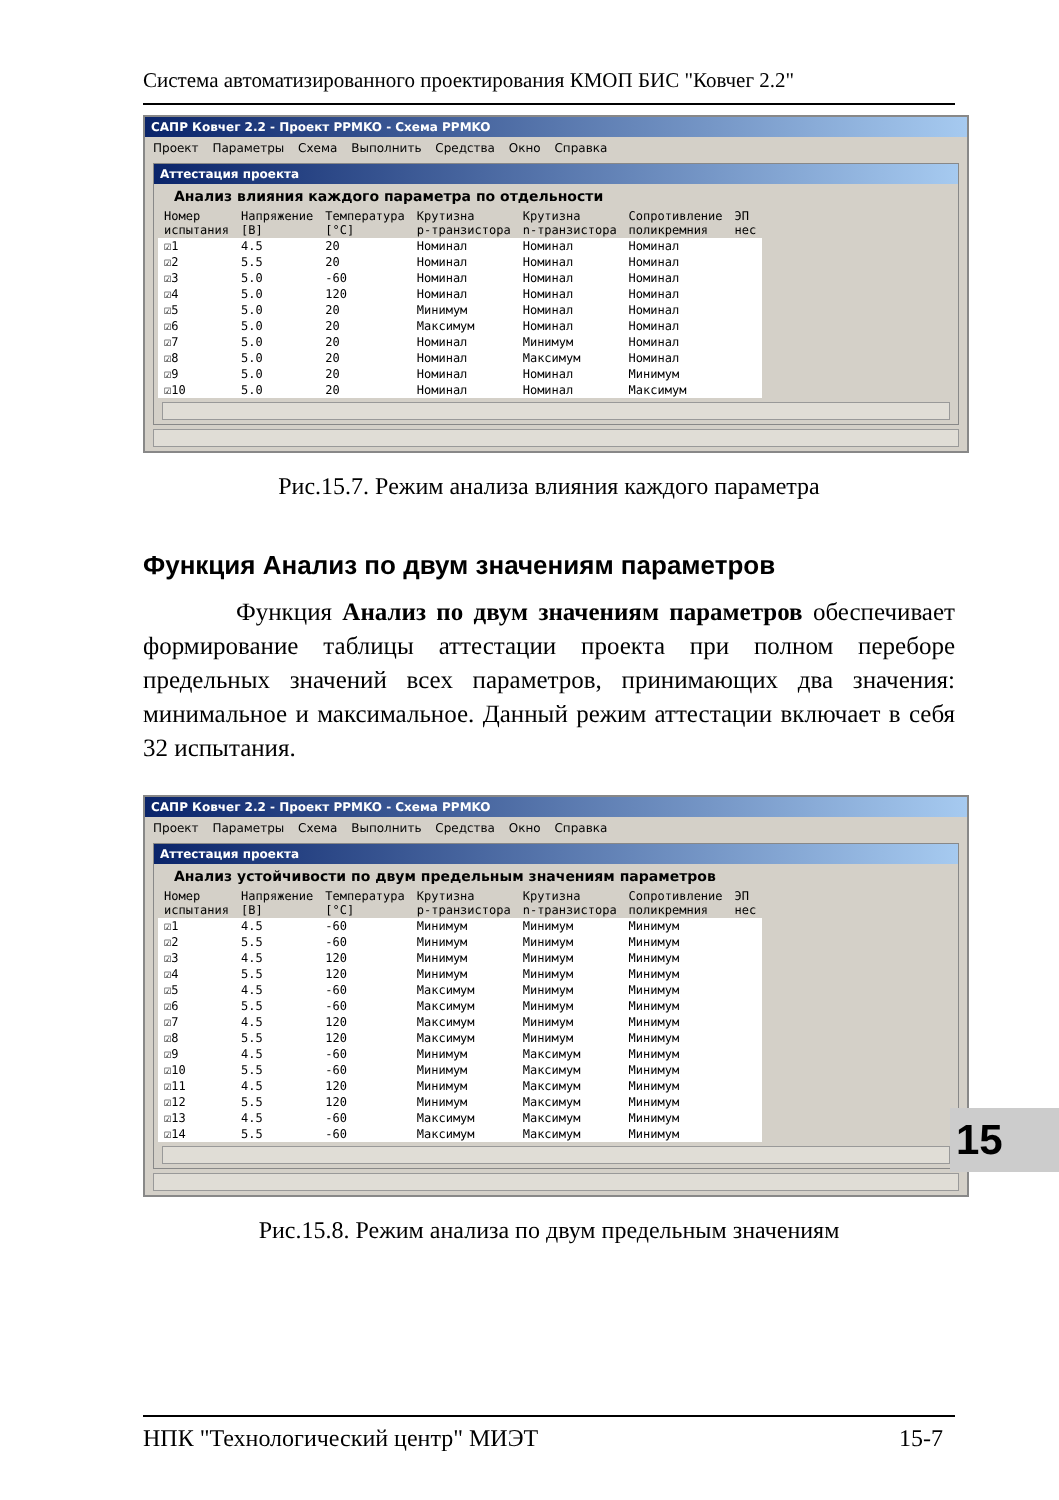Система автоматизированного проектирования КМОП БИС "Ковчег 2.2"
САПР Ковчег 2.2 - Проект PPMKO - Схема PPMKO
Проект Параметры Схема Выполнить Средства Окно Справка
Аттестация проекта
Анализ влияния каждого параметра по отдельности
| Номер испытания | Напряжение [В] | Температура [°C] | Крутизна p-транзистора | Крутизна n-транзистора | Сопротивление поликремния | ЭП нес |
| --- | --- | --- | --- | --- | --- | --- |
| ☑1 | 4.5 | 20 | Номинал | Номинал | Номинал | |
| ☑2 | 5.5 | 20 | Номинал | Номинал | Номинал | |
| ☑3 | 5.0 | -60 | Номинал | Номинал | Номинал | |
| ☑4 | 5.0 | 120 | Номинал | Номинал | Номинал | |
| ☑5 | 5.0 | 20 | Минимум | Номинал | Номинал | |
| ☑6 | 5.0 | 20 | Максимум | Номинал | Номинал | |
| ☑7 | 5.0 | 20 | Номинал | Минимум | Номинал | |
| ☑8 | 5.0 | 20 | Номинал | Максимум | Номинал | |
| ☑9 | 5.0 | 20 | Номинал | Номинал | Минимум | |
| ☑10 | 5.0 | 20 | Номинал | Номинал | Максимум | |
Рис.15.7. Режим анализа влияния каждого параметра
Функция Анализ по двум значениям параметров
Функция Анализ по двум значениям параметров обеспечивает формирование таблицы аттестации проекта при полном переборе предельных значений всех параметров, принимающих два значения: минимальное и максимальное. Данный режим аттестации включает в себя 32 испытания.
САПР Ковчег 2.2 - Проект PPMKO - Схема PPMKO
Проект Параметры Схема Выполнить Средства Окно Справка
Аттестация проекта
Анализ устойчивости по двум предельным значениям параметров
| Номер испытания | Напряжение [В] | Температура [°C] | Крутизна p-транзистора | Крутизна n-транзистора | Сопротивление поликремния | ЭП нес |
| --- | --- | --- | --- | --- | --- | --- |
| ☑1 | 4.5 | -60 | Минимум | Минимум | Минимум | |
| ☑2 | 5.5 | -60 | Минимум | Минимум | Минимум | |
| ☑3 | 4.5 | 120 | Минимум | Минимум | Минимум | |
| ☑4 | 5.5 | 120 | Минимум | Минимум | Минимум | |
| ☑5 | 4.5 | -60 | Максимум | Минимум | Минимум | |
| ☑6 | 5.5 | -60 | Максимум | Минимум | Минимум | |
| ☑7 | 4.5 | 120 | Максимум | Минимум | Минимум | |
| ☑8 | 5.5 | 120 | Максимум | Минимум | Минимум | |
| ☑9 | 4.5 | -60 | Минимум | Максимум | Минимум | |
| ☑10 | 5.5 | -60 | Минимум | Максимум | Минимум | |
| ☑11 | 4.5 | 120 | Минимум | Максимум | Минимум | |
| ☑12 | 5.5 | 120 | Минимум | Максимум | Минимум | |
| ☑13 | 4.5 | -60 | Максимум | Максимум | Минимум | |
| ☑14 | 5.5 | -60 | Максимум | Максимум | Минимум | |
Рис.15.8. Режим анализа по двум предельным значениям
15
НПК "Технологический центр" МИЭТ 15-7